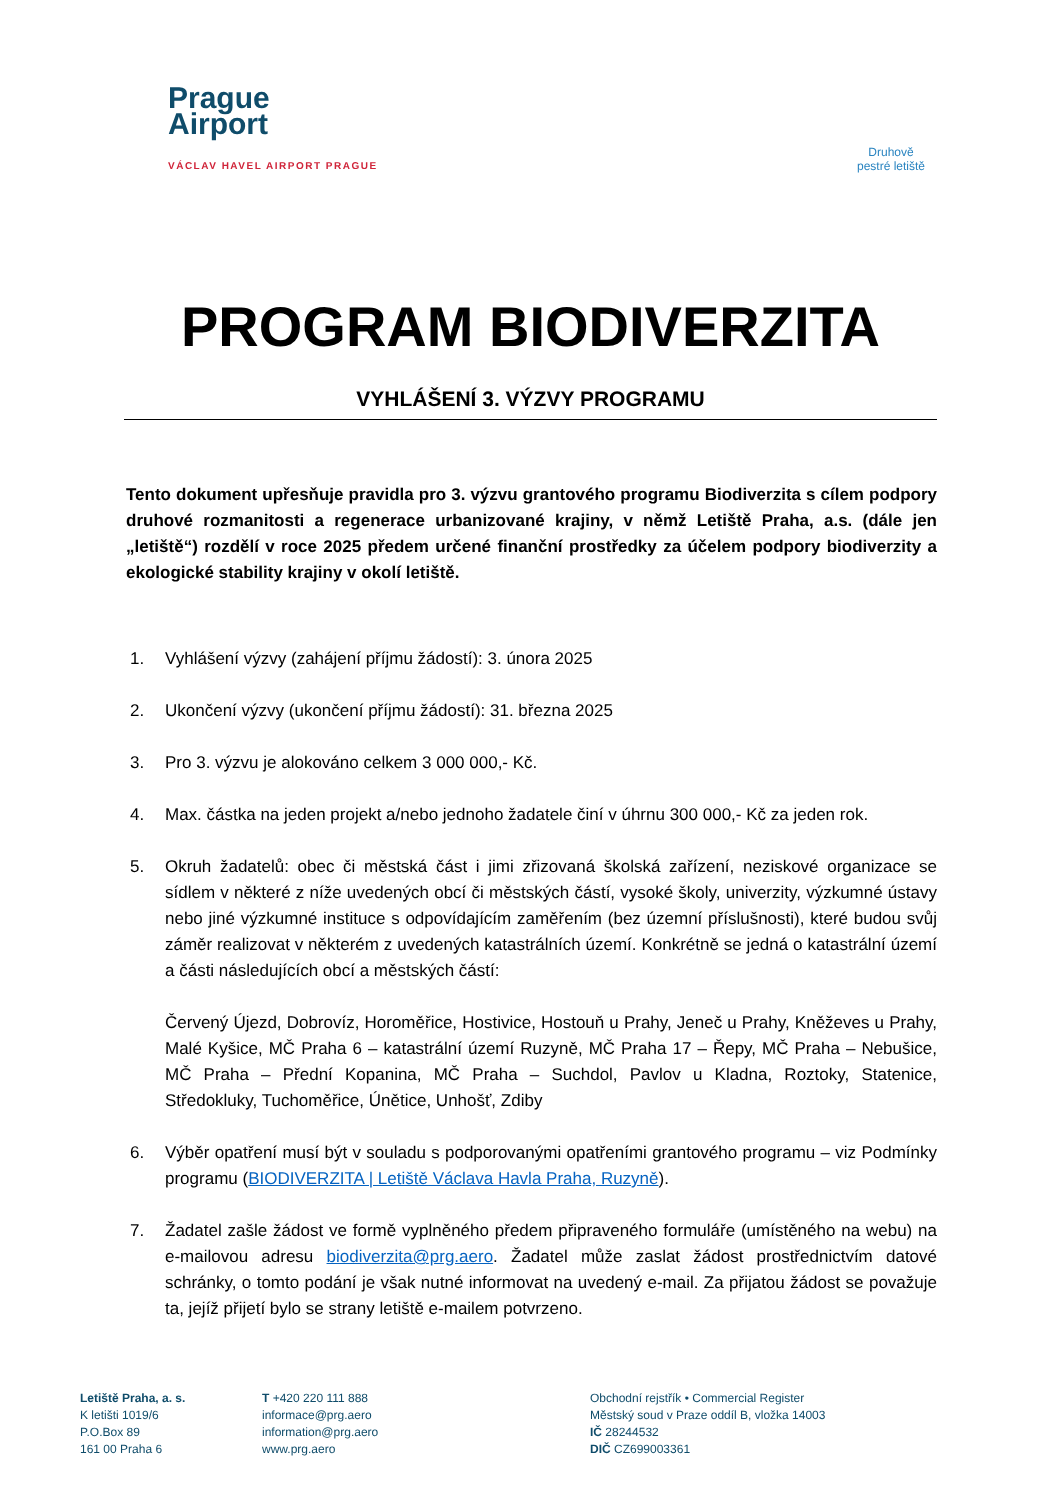Prague
Airport
VÁCLAV HAVEL AIRPORT PRAGUE
Druhově
pestré letiště
PROGRAM BIODIVERZITA
VYHLÁŠENÍ 3. VÝZVY PROGRAMU
Tento dokument upřesňuje pravidla pro 3. výzvu grantového programu Biodiverzita s cílem podpory druhové rozmanitosti a regenerace urbanizované krajiny, v němž Letiště Praha, a.s. (dále jen „letiště“) rozdělí v roce 2025 předem určené finanční prostředky za účelem podpory biodiverzity a ekologické stability krajiny v okolí letiště.
1. Vyhlášení výzvy (zahájení příjmu žádostí): 3. února 2025
2. Ukončení výzvy (ukončení příjmu žádostí): 31. března 2025
3. Pro 3. výzvu je alokováno celkem 3 000 000,- Kč.
4. Max. částka na jeden projekt a/nebo jednoho žadatele činí v úhrnu 300 000,- Kč za jeden rok.
5. Okruh žadatelů: obec či městská část i jimi zřizovaná školská zařízení, neziskové organizace se sídlem v některé z níže uvedených obcí či městských částí, vysoké školy, univerzity, výzkumné ústavy nebo jiné výzkumné instituce s odpovídajícím zaměřením (bez územní příslušnosti), které budou svůj záměr realizovat v některém z uvedených katastrálních území. Konkrétně se jedná o katastrální území a části následujících obcí a městských částí:
Červený Újezd, Dobrovíz, Horoměřice, Hostivice, Hostouň u Prahy, Jeneč u Prahy, Kněževes u Prahy, Malé Kyšice, MČ Praha 6 – katastrální území Ruzyně, MČ Praha 17 – Řepy, MČ Praha – Nebušice, MČ Praha – Přední Kopanina, MČ Praha – Suchdol, Pavlov u Kladna, Roztoky, Statenice, Středokluky, Tuchoměřice, Únětice, Unhošť, Zdiby
6. Výběr opatření musí být v souladu s podporovanými opatřeními grantového programu – viz Podmínky programu (BIODIVERZITA | Letiště Václava Havla Praha, Ruzyně).
7. Žadatel zašle žádost ve formě vyplněného předem připraveného formuláře (umístěného na webu) na e-mailovou adresu biodiverzita@prg.aero. Žadatel může zaslat žádost prostřednictvím datové schránky, o tomto podání je však nutné informovat na uvedený e-mail. Za přijatou žádost se považuje ta, jejíž přijetí bylo se strany letiště e-mailem potvrzeno.
Letiště Praha, a. s.
K letišti 1019/6
P.O.Box 89
161 00 Praha 6
T +420 220 111 888
informace@prg.aero
information@prg.aero
www.prg.aero
Obchodní rejstřík • Commercial Register
Městský soud v Praze oddíl B, vložka 14003
IČ 28244532
DIČ CZ699003361